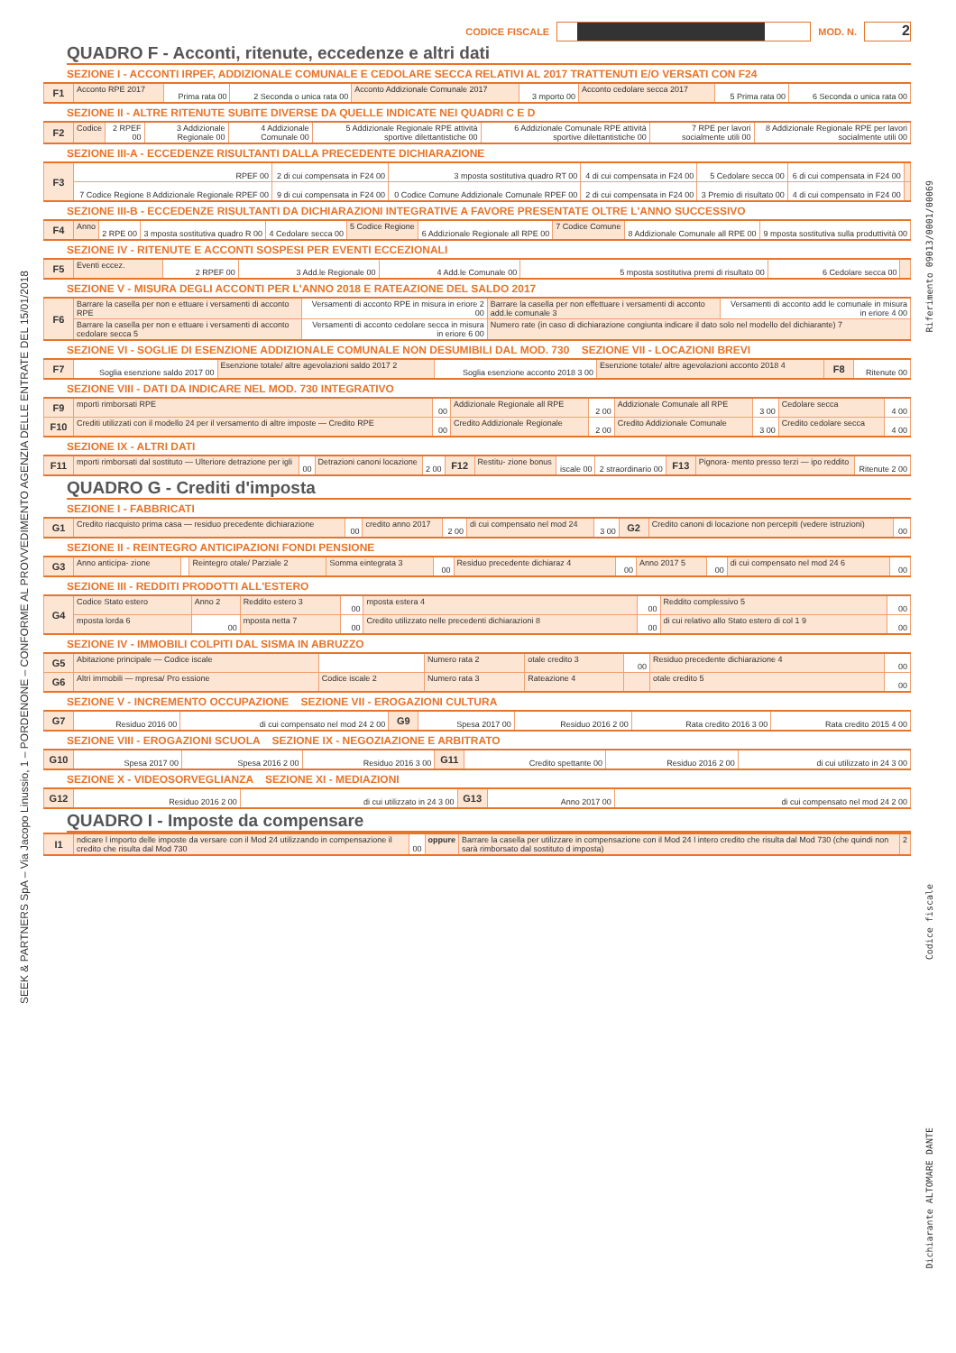CODICE FISCALE MOD. N.
2
QUADRO F - Acconti, ritenute, eccedenze e altri dati
SEZIONE I - ACCONTI IRPEF, ADDIZIONALE COMUNALE E CEDOLARE SECCA RELATIVI AL 2017 TRATTENUTI E/O VERSATI CON F24
| F1 | Acconto RPE 2017 | Prima rata 00 | 2 Seconda o unica rata 00 | Acconto Addizionale Comunale 2017 | 3 mporto 00 | Acconto cedolare secca 2017 | 5 Prima rata 00 | 6 Seconda o unica rata 00 |
SEZIONE II - ALTRE RITENUTE SUBITE DIVERSE DA QUELLE INDICATE NEI QUADRI C E D
| F2 | Codice | 2 RPEF 00 | 3 Addizionale Regionale 00 | 4 Addizionale Comunale 00 | 5 Addizionale Regionale RPE attività sportive dilettantistiche 00 | 6 Addizionale Comunale RPE attività sportive dilettantistiche 00 | 7 RPE per lavori socialmente utili 00 | 8 Addizionale Regionale RPE per lavori socialmente utili 00 |
SEZIONE III-A - ECCEDENZE RISULTANTI DALLA PRECEDENTE DICHIARAZIONE
| F3 | RPEF 00 | 2 di cui compensata in F24 00 | 3 mposta sostitutiva quadro RT 00 | 4 di cui compensata in F24 00 | 5 Cedolare secca 00 | 6 di cui compensata in F24 00 | |
| | 7 Codice Regione 8 Addizionale Regionale RPEF 00 | 9 di cui compensata in F24 00 | 0 Codice Comune Addizionale Comunale RPEF 00 | 2 di cui compensata in F24 00 | 3 Premio di risultato 00 | 4 di cui compensato in F24 00 | |
SEZIONE III-B - ECCEDENZE RISULTANTI DA DICHIARAZIONI INTEGRATIVE A FAVORE PRESENTATE OLTRE L'ANNO SUCCESSIVO
| F4 | Anno | 2 RPE 00 | 3 mposta sostitutiva quadro R 00 | 4 Cedolare secca 00 | 5 Codice Regione | 6 Addizionale Regionale all RPE 00 | 7 Codice Comune | 8 Addizionale Comunale all RPE 00 | 9 mposta sostitutiva sulla produttività 00 |
SEZIONE IV - RITENUTE E ACCONTI SOSPESI PER EVENTI ECCEZIONALI
| F5 | Eventi eccez. | 2 RPEF 00 | 3 Add.le Regionale 00 | 4 Add.le Comunale 00 | 5 mposta sostitutiva premi di risultato 00 | 6 Cedolare secca 00 | |
SEZIONE V - MISURA DEGLI ACCONTI PER L'ANNO 2018 E RATEAZIONE DEL SALDO 2017
| F6 | Barrare la casella per non e ettuare i versamenti di acconto RPE | Versamenti di acconto RPE in misura in eriore 2 00 | Barrare la casella per non effettuare i versamenti di acconto add.le comunale 3 | Versamenti di acconto add le comunale in misura in eriore 4 00 |
| | Barrare la casella per non e ettuare i versamenti di acconto cedolare secca 5 | Versamenti di acconto cedolare secca in misura in eriore 6 00 | Numero rate (in caso di dichiarazione congiunta indicare il dato solo nel modello del dichiarante) 7 | |
SEZIONE VI - SOGLIE DI ESENZIONE ADDIZIONALE COMUNALE NON DESUMIBILI DAL MOD. 730 SEZIONE VII - LOCAZIONI BREVI
| F7 | Soglia esenzione saldo 2017 00 | Esenzione totale/ altre agevolazioni saldo 2017 2 | Soglia esenzione acconto 2018 3 00 | Esenzione totale/ altre agevolazioni acconto 2018 4 | F8 | Ritenute 00 |
SEZIONE VIII - DATI DA INDICARE NEL MOD. 730 INTEGRATIVO
| F9 | mporti rimborsati RPE | 00 | Addizionale Regionale all RPE | 2 00 | Addizionale Comunale all RPE | 3 00 | Cedolare secca | 4 00 |
| F10 | Crediti utilizzati con il modello 24 per il versamento di altre imposte — Credito RPE | 00 | Credito Addizionale Regionale | 2 00 | Credito Addizionale Comunale | 3 00 | Credito cedolare secca | 4 00 |
SEZIONE IX - ALTRI DATI
| F11 | mporti rimborsati dal sostituto — Ulteriore detrazione per igli | 00 | Detrazioni canoni locazione | 2 00 | F12 | Restitu- zione bonus | iscale 00 | 2 straordinario 00 | F13 | Pignora- mento presso terzi — ipo reddito | Ritenute 2 00 |
QUADRO G - Crediti d'imposta
SEZIONE I - FABBRICATI
| G1 | Credito riacquisto prima casa — residuo precedente dichiarazione | 00 | credito anno 2017 | 2 00 | di cui compensato nel mod 24 | 3 00 | G2 | Credito canoni di locazione non percepiti (vedere istruzioni) | 00 |
SEZIONE II - REINTEGRO ANTICIPAZIONI FONDI PENSIONE
| G3 | Anno anticipa- zione | | Reintegro otale/ Parziale 2 | Somma eintegrata 3 | 00 | Residuo precedente dichiaraz 4 | 00 | Anno 2017 5 | 00 | di cui compensato nel mod 24 6 | 00 |
SEZIONE III - REDDITI PRODOTTI ALL'ESTERO
| G4 | Codice Stato estero | Anno 2 | Reddito estero 3 | 00 | mposta estera 4 | 00 | Reddito complessivo 5 | 00 |
| | mposta lorda 6 | 00 | mposta netta 7 | 00 | Credito utilizzato nelle precedenti dichiarazioni 8 | 00 | di cui relativo allo Stato estero di col 1 9 | 00 |
SEZIONE IV - IMMOBILI COLPITI DAL SISMA IN ABRUZZO
| G5 | Abitazione principale — Codice iscale | | Numero rata 2 | otale credito 3 | 00 | Residuo precedente dichiarazione 4 | 00 |
| G6 | Altri immobili — mpresa/ Pro essione | Codice iscale 2 | Numero rata 3 | Rateazione 4 | | otale credito 5 | 00 |
SEZIONE V - INCREMENTO OCCUPAZIONE SEZIONE VII - EROGAZIONI CULTURA
| G7 | Residuo 2016 00 | di cui compensato nel mod 24 2 00 | G9 | Spesa 2017 00 | Residuo 2016 2 00 | Rata credito 2016 3 00 | Rata credito 2015 4 00 |
SEZIONE VIII - EROGAZIONI SCUOLA SEZIONE IX - NEGOZIAZIONE E ARBITRATO
| G10 | Spesa 2017 00 | Spesa 2016 2 00 | Residuo 2016 3 00 | G11 | Credito spettante 00 | Residuo 2016 2 00 | di cui utilizzato in 24 3 00 |
SEZIONE X - VIDEOSORVEGLIANZA SEZIONE XI - MEDIAZIONI
| G12 | Residuo 2016 2 00 | di cui utilizzato in 24 3 00 | G13 | Anno 2017 00 | di cui compensato nel mod 24 2 00 |
QUADRO I - Imposte da compensare
| I1 | ndicare l importo delle imposte da versare con il Mod 24 utilizzando in compensazione il credito che risulta dal Mod 730 | 00 | oppure | Barrare la casella per utilizzare in compensazione con il Mod 24 l intero credito che risulta dal Mod 730 (che quindi non sarà rimborsato dal sostituto d imposta) | 2 |
SEEK & PARTNERS SpA – Via Jacopo Linussio, 1 – PORDENONE – CONFORME AL PROVVEDIMENTO AGENZIA DELLE ENTRATE DEL 15/01/2018
Riferimento 09013/0001/00069
Codice fiscale
Dichiarante ALTOMARE DANTE